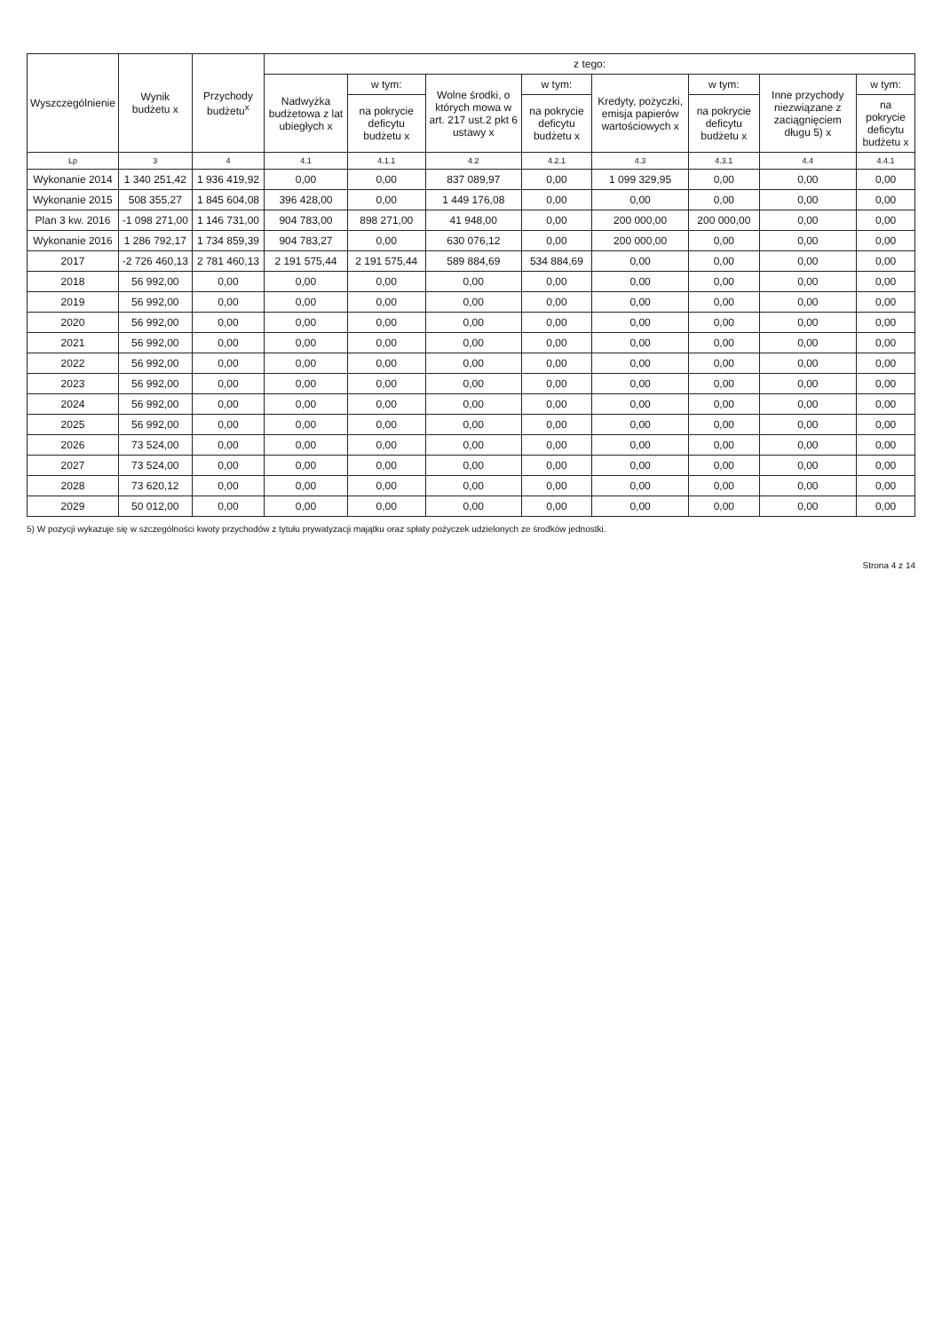| Wyszczególnienie | Wynik budżetu x | Przychody budżetu<sup>x</sup> | z tego: | | | | | | | |
| --- | --- | --- | --- | --- | --- | --- | --- | --- | --- | --- |
| | | | Nadwyżka budżetowa z lat ubiegłych x | w tym: | Wolne środki, o których mowa w art. 217 ust.2 pkt 6 ustawy x | w tym: | Kredyty, pożyczki, emisja papierów wartościowych x | w tym: | Inne przychody niezwiązane z zaciągnięciem długu 5) x | w tym: |
| | | | | na pokrycie deficytu budżetu x | | na pokrycie deficytu budżetu x | | na pokrycie deficytu budżetu x | | na pokrycie deficytu budżetu x |
| Lp | 3 | 4 | 4.1 | 4.1.1 | 4.2 | 4.2.1 | 4.3 | 4.3.1 | 4.4 | 4.4.1 |
| Wykonanie 2014 | 1 340 251,42 | 1 936 419,92 | 0,00 | 0,00 | 837 089,97 | 0,00 | 1 099 329,95 | 0,00 | 0,00 | 0,00 |
| Wykonanie 2015 | 508 355,27 | 1 845 604,08 | 396 428,00 | 0,00 | 1 449 176,08 | 0,00 | 0,00 | 0,00 | 0,00 | 0,00 |
| Plan 3 kw. 2016 | -1 098 271,00 | 1 146 731,00 | 904 783,00 | 898 271,00 | 41 948,00 | 0,00 | 200 000,00 | 200 000,00 | 0,00 | 0,00 |
| Wykonanie 2016 | 1 286 792,17 | 1 734 859,39 | 904 783,27 | 0,00 | 630 076,12 | 0,00 | 200 000,00 | 0,00 | 0,00 | 0,00 |
| 2017 | -2 726 460,13 | 2 781 460,13 | 2 191 575,44 | 2 191 575,44 | 589 884,69 | 534 884,69 | 0,00 | 0,00 | 0,00 | 0,00 |
| 2018 | 56 992,00 | 0,00 | 0,00 | 0,00 | 0,00 | 0,00 | 0,00 | 0,00 | 0,00 | 0,00 |
| 2019 | 56 992,00 | 0,00 | 0,00 | 0,00 | 0,00 | 0,00 | 0,00 | 0,00 | 0,00 | 0,00 |
| 2020 | 56 992,00 | 0,00 | 0,00 | 0,00 | 0,00 | 0,00 | 0,00 | 0,00 | 0,00 | 0,00 |
| 2021 | 56 992,00 | 0,00 | 0,00 | 0,00 | 0,00 | 0,00 | 0,00 | 0,00 | 0,00 | 0,00 |
| 2022 | 56 992,00 | 0,00 | 0,00 | 0,00 | 0,00 | 0,00 | 0,00 | 0,00 | 0,00 | 0,00 |
| 2023 | 56 992,00 | 0,00 | 0,00 | 0,00 | 0,00 | 0,00 | 0,00 | 0,00 | 0,00 | 0,00 |
| 2024 | 56 992,00 | 0,00 | 0,00 | 0,00 | 0,00 | 0,00 | 0,00 | 0,00 | 0,00 | 0,00 |
| 2025 | 56 992,00 | 0,00 | 0,00 | 0,00 | 0,00 | 0,00 | 0,00 | 0,00 | 0,00 | 0,00 |
| 2026 | 73 524,00 | 0,00 | 0,00 | 0,00 | 0,00 | 0,00 | 0,00 | 0,00 | 0,00 | 0,00 |
| 2027 | 73 524,00 | 0,00 | 0,00 | 0,00 | 0,00 | 0,00 | 0,00 | 0,00 | 0,00 | 0,00 |
| 2028 | 73 620,12 | 0,00 | 0,00 | 0,00 | 0,00 | 0,00 | 0,00 | 0,00 | 0,00 | 0,00 |
| 2029 | 50 012,00 | 0,00 | 0,00 | 0,00 | 0,00 | 0,00 | 0,00 | 0,00 | 0,00 | 0,00 |
5) W pozycji wykazuje się w szczególności kwoty przychodów z tytułu prywatyzacji majątku oraz spłaty pożyczek udzielonych ze środków jednostki.
Strona 4 z 14